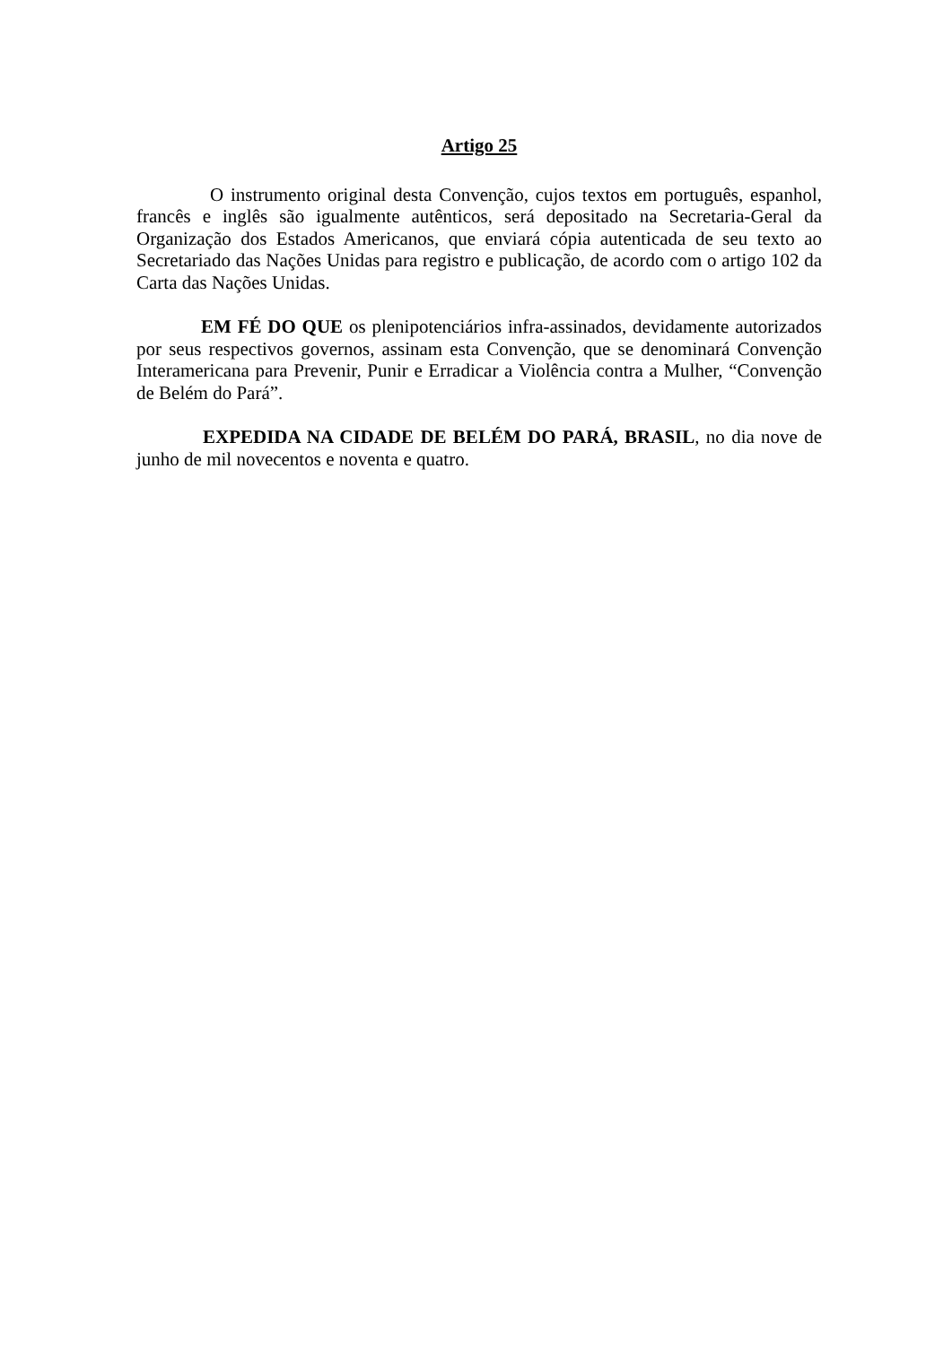Artigo 25
O instrumento original desta Convenção, cujos textos em português, espanhol, francês e inglês são igualmente autênticos, será depositado na Secretaria-Geral da Organização dos Estados Americanos, que enviará cópia autenticada de seu texto ao Secretariado das Nações Unidas para registro e publicação, de acordo com o artigo 102 da Carta das Nações Unidas.
EM FÉ DO QUE os plenipotenciários infra-assinados, devidamente autorizados por seus respectivos governos, assinam esta Convenção, que se denominará Convenção Interamericana para Prevenir, Punir e Erradicar a Violência contra a Mulher, “Convenção de Belém do Pará”.
EXPEDIDA NA CIDADE DE BELÉM DO PARÁ, BRASIL, no dia nove de junho de mil novecentos e noventa e quatro.